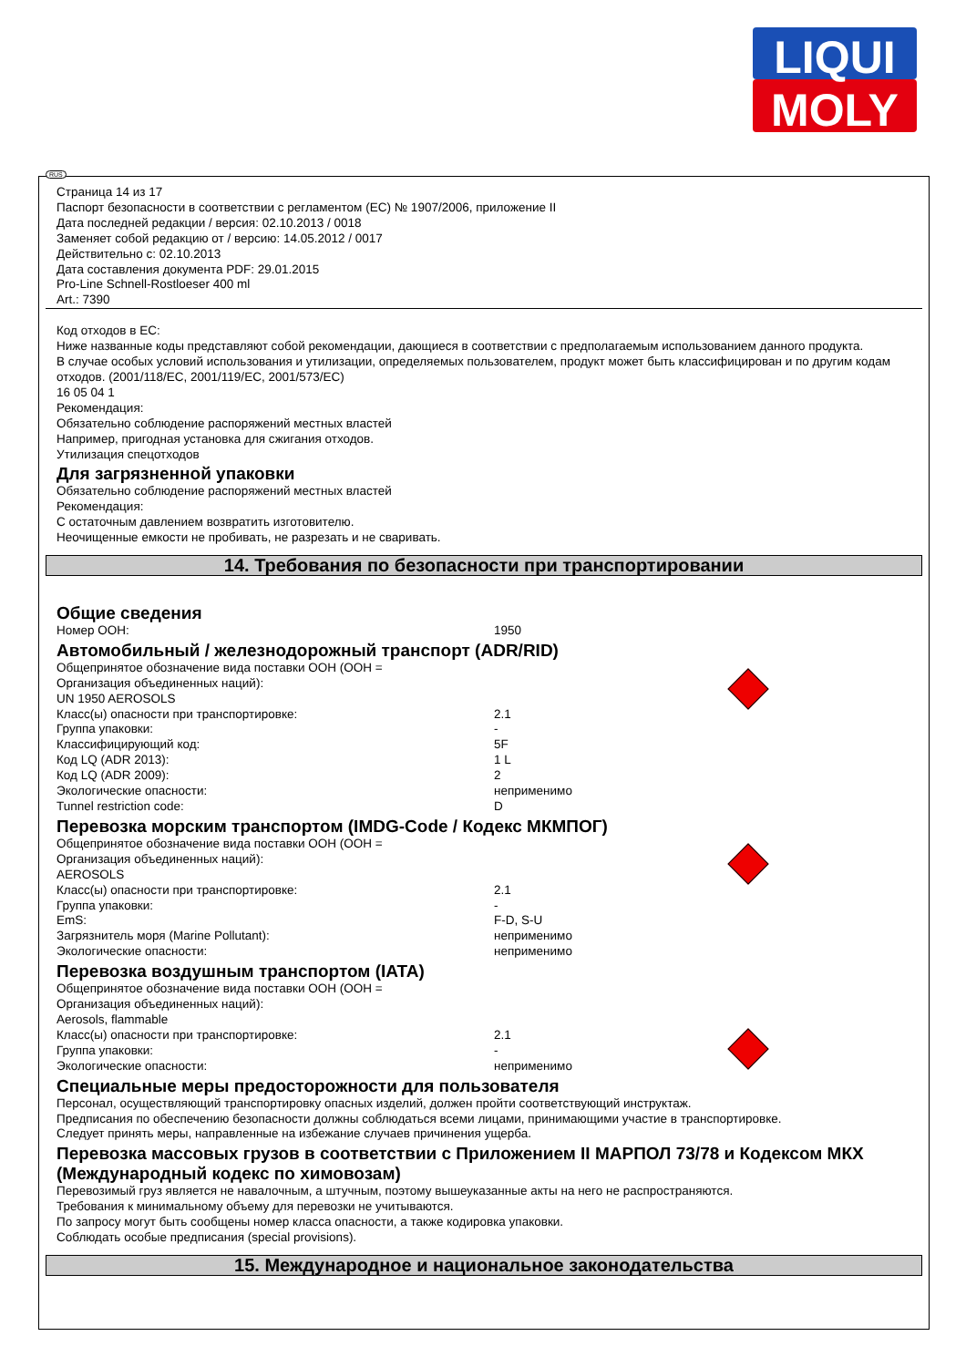LIQUI
MOLY
RUS
Страница 14 из 17
Паспорт безопасности в соответствии с регламентом (ЕС) № 1907/2006, приложение II
Дата последней редакции / версия: 02.10.2013 / 0018
Заменяет собой редакцию от / версию: 14.05.2012 / 0017
Действительно с: 02.10.2013
Дата составления документа PDF: 29.01.2015
Pro-Line Schnell-Rostloeser 400 ml
Art.: 7390
Код отходов в ЕС:
Ниже названные коды представляют собой рекомендации, дающиеся в соответствии с предполагаемым использованием данного продукта.
В случае особых условий использования и утилизации, определяемых пользователем, продукт может быть классифицирован и по другим кодам отходов. (2001/118/EC, 2001/119/EC, 2001/573/EC)
16 05 04 1
Рекомендация:
Обязательно соблюдение распоряжений местных властей
Например, пригодная установка для сжигания отходов.
Утилизация спецотходов
Для загрязненной упаковки
Обязательно соблюдение распоряжений местных властей
Рекомендация:
С остаточным давлением возвратить изготовителю.
Неочищенные емкости не пробивать, не разрезать и не сваривать.
14. Требования по безопасности при транспортировании
Общие сведения
Номер ООН: 1950
Автомобильный / железнодорожный транспорт (ADR/RID)
Общепринятое обозначение вида поставки ООН (ООН =
Организация объединенных наций):
UN 1950 AEROSOLS
Класс(ы) опасности при транспортировке: 2.1
Группа упаковки: -
Классифицирующий код: 5F
Код LQ (ADR 2013): 1 L
Код LQ (ADR 2009): 2
Экологические опасности: неприменимо
Tunnel restriction code: D
Перевозка морским транспортом (IMDG-Code / Кодекс МКМПОГ)
Общепринятое обозначение вида поставки ООН (ООН =
Организация объединенных наций):
AEROSOLS
Класс(ы) опасности при транспортировке: 2.1
Группа упаковки: -
EmS: F-D, S-U
Загрязнитель моря (Marine Pollutant): неприменимо
Экологические опасности: неприменимо
Перевозка воздушным транспортом (IATA)
Общепринятое обозначение вида поставки ООН (ООН =
Организация объединенных наций):
Aerosols, flammable
Класс(ы) опасности при транспортировке: 2.1
Группа упаковки: -
Экологические опасности: неприменимо
Специальные меры предосторожности для пользователя
Персонал, осуществляющий транспортировку опасных изделий, должен пройти соответствующий инструктаж.
Предписания по обеспечению безопасности должны соблюдаться всеми лицами, принимающими участие в транспортировке.
Следует принять меры, направленные на избежание случаев причинения ущерба.
Перевозка массовых грузов в соответствии с Приложением II МАРПОЛ 73/78 и Кодексом МКХ (Международный кодекс по химовозам)
Перевозимый груз является не навалочным, а штучным, поэтому вышеуказанные акты на него не распространяются.
Требования к минимальному объему для перевозки не учитываются.
По запросу могут быть сообщены номер класса опасности, а также кодировка упаковки.
Соблюдать особые предписания (special provisions).
15. Международное и национальное законодательства